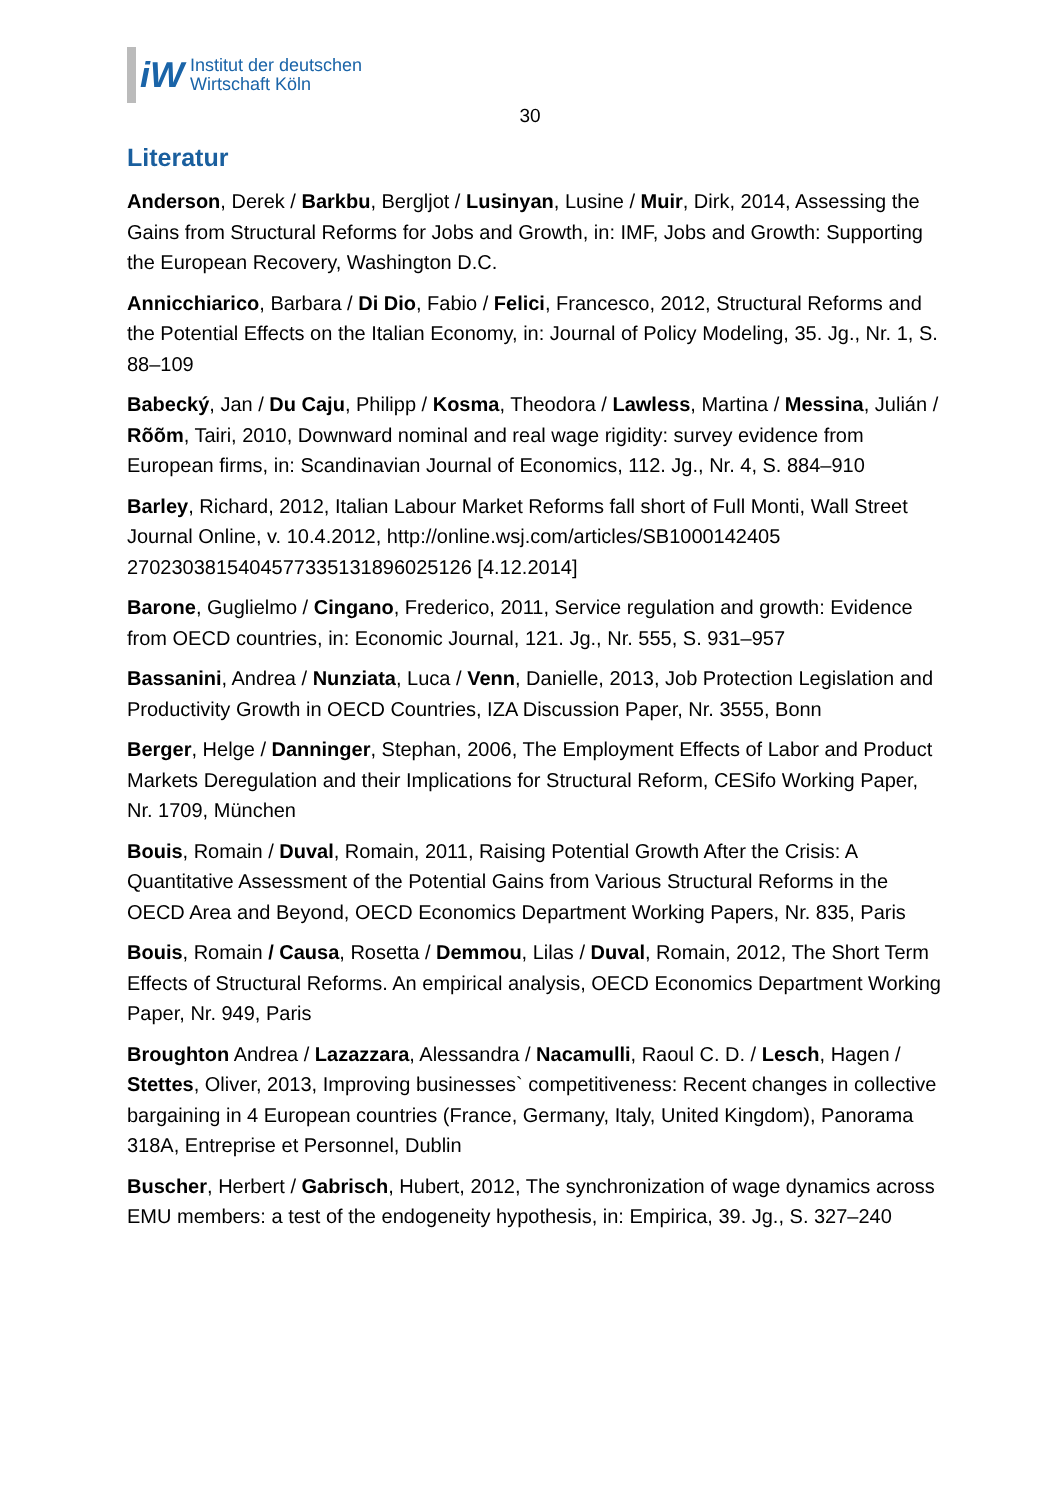iW
Institut der deutschen
Wirtschaft Köln
30
Literatur
Anderson, Derek / Barkbu, Bergljot / Lusinyan, Lusine / Muir, Dirk, 2014, Assessing the Gains from Structural Reforms for Jobs and Growth, in: IMF, Jobs and Growth: Supporting the European Recovery, Washington D.C.
Annicchiarico, Barbara / Di Dio, Fabio / Felici, Francesco, 2012, Structural Reforms and the Potential Effects on the Italian Economy, in: Journal of Policy Modeling, 35. Jg., Nr. 1, S. 88–109
Babecký, Jan / Du Caju, Philipp / Kosma, Theodora / Lawless, Martina / Messina, Julián / Rõõm, Tairi, 2010, Downward nominal and real wage rigidity: survey evidence from European firms, in: Scandinavian Journal of Economics, 112. Jg., Nr. 4, S. 884–910
Barley, Richard, 2012, Italian Labour Market Reforms fall short of Full Monti, Wall Street Journal Online, v. 10.4.2012, http://online.wsj.com/articles/SB1000142405 2702303815404577335131896025126 [4.12.2014]
Barone, Guglielmo / Cingano, Frederico, 2011, Service regulation and growth: Evidence from OECD countries, in: Economic Journal, 121. Jg., Nr. 555, S. 931–957
Bassanini, Andrea / Nunziata, Luca / Venn, Danielle, 2013, Job Protection Legislation and Productivity Growth in OECD Countries, IZA Discussion Paper, Nr. 3555, Bonn
Berger, Helge / Danninger, Stephan, 2006, The Employment Effects of Labor and Product Markets Deregulation and their Implications for Structural Reform, CESifo Working Paper, Nr. 1709, München
Bouis, Romain / Duval, Romain, 2011, Raising Potential Growth After the Crisis: A Quantitative Assessment of the Potential Gains from Various Structural Reforms in the OECD Area and Beyond, OECD Economics Department Working Papers, Nr. 835, Paris
Bouis, Romain / Causa, Rosetta / Demmou, Lilas / Duval, Romain, 2012, The Short Term Effects of Structural Reforms. An empirical analysis, OECD Economics Department Working Paper, Nr. 949, Paris
Broughton Andrea / Lazazzara, Alessandra / Nacamulli, Raoul C. D. / Lesch, Hagen / Stettes, Oliver, 2013, Improving businesses` competitiveness: Recent changes in collective bargaining in 4 European countries (France, Germany, Italy, United Kingdom), Panorama 318A, Entreprise et Personnel, Dublin
Buscher, Herbert / Gabrisch, Hubert, 2012, The synchronization of wage dynamics across EMU members: a test of the endogeneity hypothesis, in: Empirica, 39. Jg., S. 327–240